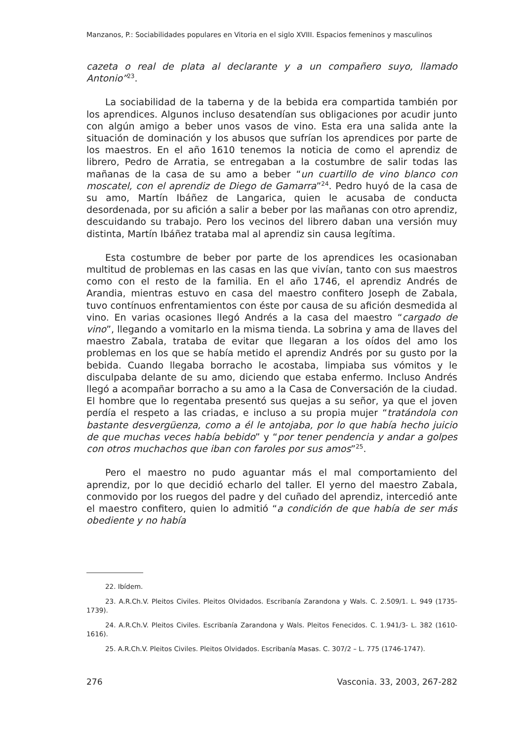Manzanos, P.: Sociabilidades populares en Vitoria en el siglo XVIII. Espacios femeninos y masculinos
cazeta o real de plata al declarante y a un compañero suyo, llamado Antonio”<sup>23</sup>.
La sociabilidad de la taberna y de la bebida era compartida también por los aprendices. Algunos incluso desatendían sus obligaciones por acudir junto con algún amigo a beber unos vasos de vino. Esta era una salida ante la situación de dominación y los abusos que sufrían los aprendices por parte de los maestros. En el año 1610 tenemos la noticia de como el aprendiz de librero, Pedro de Arratia, se entregaban a la costumbre de salir todas las mañanas de la casa de su amo a beber “un cuartillo de vino blanco con moscatel, con el aprendiz de Diego de Gamarra”<sup>24</sup>. Pedro huyó de la casa de su amo, Martín Ibáñez de Langarica, quien le acusaba de conducta desordenada, por su afición a salir a beber por las mañanas con otro aprendiz, descuidando su trabajo. Pero los vecinos del librero daban una versión muy distinta, Martín Ibáñez trataba mal al aprendiz sin causa legítima.
Esta costumbre de beber por parte de los aprendices les ocasionaban multitud de problemas en las casas en las que vivían, tanto con sus maestros como con el resto de la familia. En el año 1746, el aprendiz Andrés de Arandia, mientras estuvo en casa del maestro confitero Joseph de Zabala, tuvo contínuos enfrentamientos con éste por causa de su afición desmedida al vino. En varias ocasiones llegó Andrés a la casa del maestro “cargado de vino”, llegando a vomitarlo en la misma tienda. La sobrina y ama de llaves del maestro Zabala, trataba de evitar que llegaran a los oídos del amo los problemas en los que se había metido el aprendiz Andrés por su gusto por la bebida. Cuando llegaba borracho le acostaba, limpiaba sus vómitos y le disculpaba delante de su amo, diciendo que estaba enfermo. Incluso Andrés llegó a acompañar borracho a su amo a la Casa de Conversación de la ciudad. El hombre que lo regentaba presentó sus quejas a su señor, ya que el joven perdía el respeto a las criadas, e incluso a su propia mujer “tratándola con bastante desvergüenza, como a él le antojaba, por lo que había hecho juicio de que muchas veces había bebido” y “por tener pendencia y andar a golpes con otros muchachos que iban con faroles por sus amos”<sup>25</sup>.
Pero el maestro no pudo aguantar más el mal comportamiento del aprendiz, por lo que decidió echarlo del taller. El yerno del maestro Zabala, conmovido por los ruegos del padre y del cuñado del aprendiz, intercedió ante el maestro confitero, quien lo admitió “a condición de que había de ser más obediente y no había
22. Ibídem.
23. A.R.Ch.V. Pleitos Civiles. Pleitos Olvidados. Escribanía Zarandona y Wals. C. 2.509/1. L. 949 (1735-1739).
24. A.R.Ch.V. Pleitos Civiles. Escribanía Zarandona y Wals. Pleitos Fenecidos. C. 1.941/3- L. 382 (1610-1616).
25. A.R.Ch.V. Pleitos Civiles. Pleitos Olvidados. Escribanía Masas. C. 307/2 – L. 775 (1746-1747).
276 Vasconia. 33, 2003, 267-282